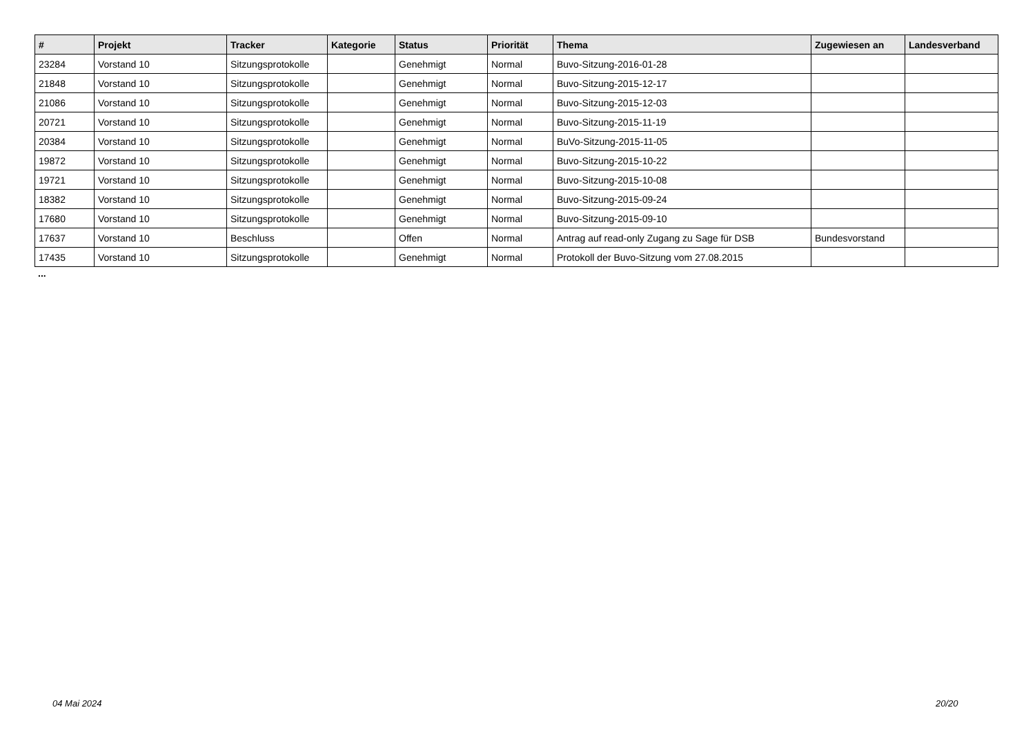| # | Projekt | Tracker | Kategorie | Status | Priorität | Thema | Zugewiesen an | Landesverband |
| --- | --- | --- | --- | --- | --- | --- | --- | --- |
| 23284 | Vorstand 10 | Sitzungsprotokolle | | Genehmigt | Normal | Buvo-Sitzung-2016-01-28 | | |
| 21848 | Vorstand 10 | Sitzungsprotokolle | | Genehmigt | Normal | Buvo-Sitzung-2015-12-17 | | |
| 21086 | Vorstand 10 | Sitzungsprotokolle | | Genehmigt | Normal | Buvo-Sitzung-2015-12-03 | | |
| 20721 | Vorstand 10 | Sitzungsprotokolle | | Genehmigt | Normal | Buvo-Sitzung-2015-11-19 | | |
| 20384 | Vorstand 10 | Sitzungsprotokolle | | Genehmigt | Normal | BuVo-Sitzung-2015-11-05 | | |
| 19872 | Vorstand 10 | Sitzungsprotokolle | | Genehmigt | Normal | Buvo-Sitzung-2015-10-22 | | |
| 19721 | Vorstand 10 | Sitzungsprotokolle | | Genehmigt | Normal | Buvo-Sitzung-2015-10-08 | | |
| 18382 | Vorstand 10 | Sitzungsprotokolle | | Genehmigt | Normal | Buvo-Sitzung-2015-09-24 | | |
| 17680 | Vorstand 10 | Sitzungsprotokolle | | Genehmigt | Normal | Buvo-Sitzung-2015-09-10 | | |
| 17637 | Vorstand 10 | Beschluss | | Offen | Normal | Antrag auf read-only Zugang zu Sage für DSB | Bundesvorstand | |
| 17435 | Vorstand 10 | Sitzungsprotokolle | | Genehmigt | Normal | Protokoll der Buvo-Sitzung vom 27.08.2015 | | |
...
04 Mai 2024 20/20